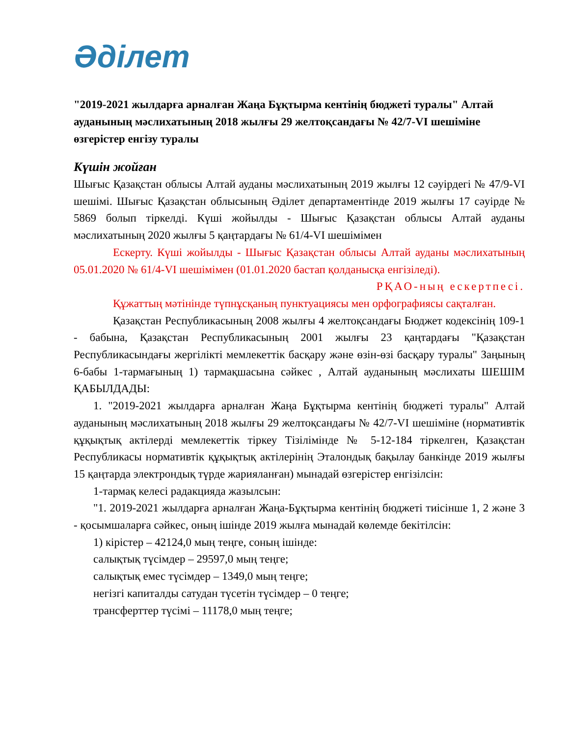Әділет
"2019-2021 жылдарға арналған Жаңа Бұқтырма кентінің бюджеті туралы" Алтай ауданының мәслихатының 2018 жылғы 29 желтоқсандағы № 42/7-VI шешіміне өзгерістер енгізу туралы
Күшін жойған
Шығыс Қазақстан облысы Алтай ауданы мәслихатының 2019 жылғы 12 сәуірдегі № 47/9-VI шешімі. Шығыс Қазақстан облысының Әділет департаментінде 2019 жылғы 17 сәуірде № 5869 болып тіркелді. Күші жойылды - Шығыс Қазақстан облысы Алтай ауданы мәслихатының 2020 жылғы 5 қаңтардағы № 61/4-VI шешімімен
Ескерту. Күші жойылды - Шығыс Қазақстан облысы Алтай ауданы мәслихатының 05.01.2020 № 61/4-VI шешімімен (01.01.2020 бастап қолданысқа енгізіледі).
РҚАО-ның ескертпесі.
Құжаттың мәтінінде түпнұсқаның пунктуациясы мен орфографиясы сақталған.
Қазақстан Республикасының 2008 жылғы 4 желтоқсандағы Бюджет кодексінің 109-1 - бабына, Қазақстан Республикасының 2001 жылғы 23 қаңтардағы "Қазақстан Республикасындағы жергілікті мемлекеттік басқару және өзін-өзі басқару туралы" Заңының 6-бабы 1-тармағының 1) тармақшасына сәйкес , Алтай ауданының мәслихаты ШЕШІМ ҚАБЫЛДАДЫ:
1. "2019-2021 жылдарға арналған Жаңа Бұқтырма кентінің бюджеті туралы" Алтай ауданының мәслихатының 2018 жылғы 29 желтоқсандағы № 42/7-VI шешіміне (нормативтік құқықтық актілерді мемлекеттік тіркеу Тізілімінде № 5-12-184 тіркелген, Қазақстан Республикасы нормативтік құқықтық актілерінің Эталондық бақылау банкінде 2019 жылғы 15 қаңтарда электрондық түрде жарияланған) мынадай өзгерістер енгізілсін:
1-тармақ келесі радакцияда жазылсын:
"1. 2019-2021 жылдарға арналған Жаңа-Бұқтырма кентінің бюджеті тиісінше 1, 2 және 3 - қосымшаларға сәйкес, оның ішінде 2019 жылға мынадай көлемде бекітілсін:
1) кірістер – 42124,0 мың теңге, соның ішінде:
салықтық түсімдер – 29597,0 мың теңге;
салықтық емес түсімдер – 1349,0 мың теңге;
негізгі капиталды сатудан түсетін түсімдер – 0 теңге;
трансферттер түсімі – 11178,0 мың теңге;